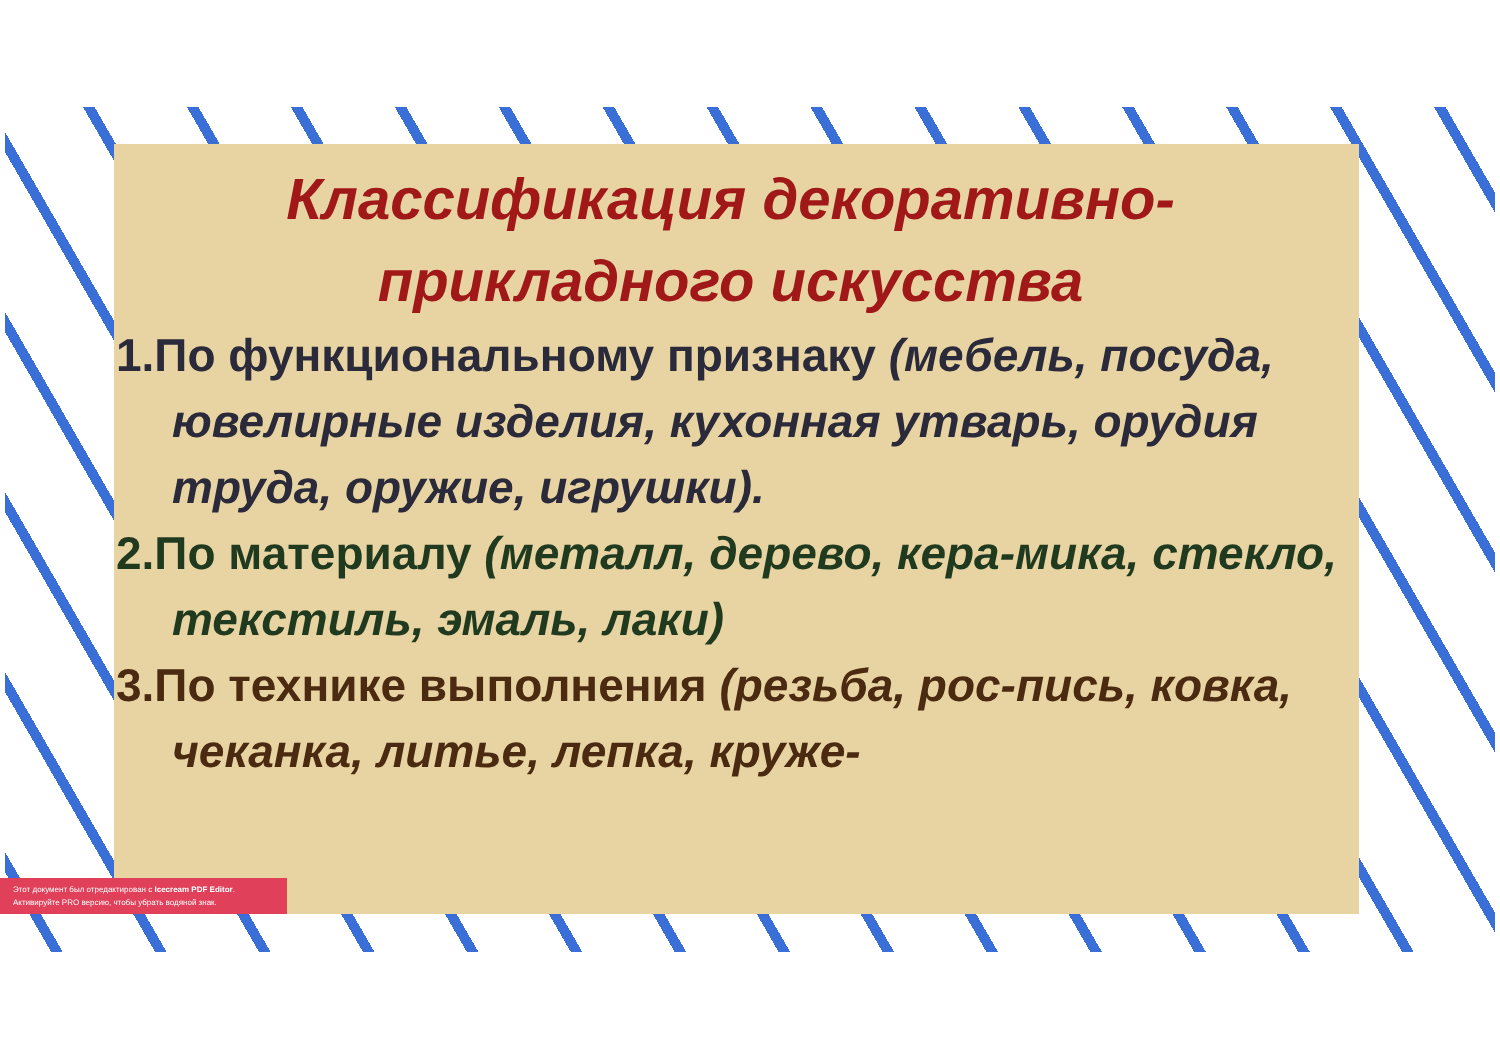Классификация декоративно-
прикладного искусства
1.По функциональному признаку (мебель, посуда, ювелирные изделия, кухонная утварь, орудия труда, оружие, игрушки).
2.По материалу (металл, дерево, кера-мика, стекло, текстиль, эмаль, лаки)
3.По технике выполнения (резьба, рос-пись, ковка, чеканка, литье, лепка, круже-
Этот документ был отредактирован с Icecream PDF Editor.
Активируйте PRO версию, чтобы убрать водяной знак.